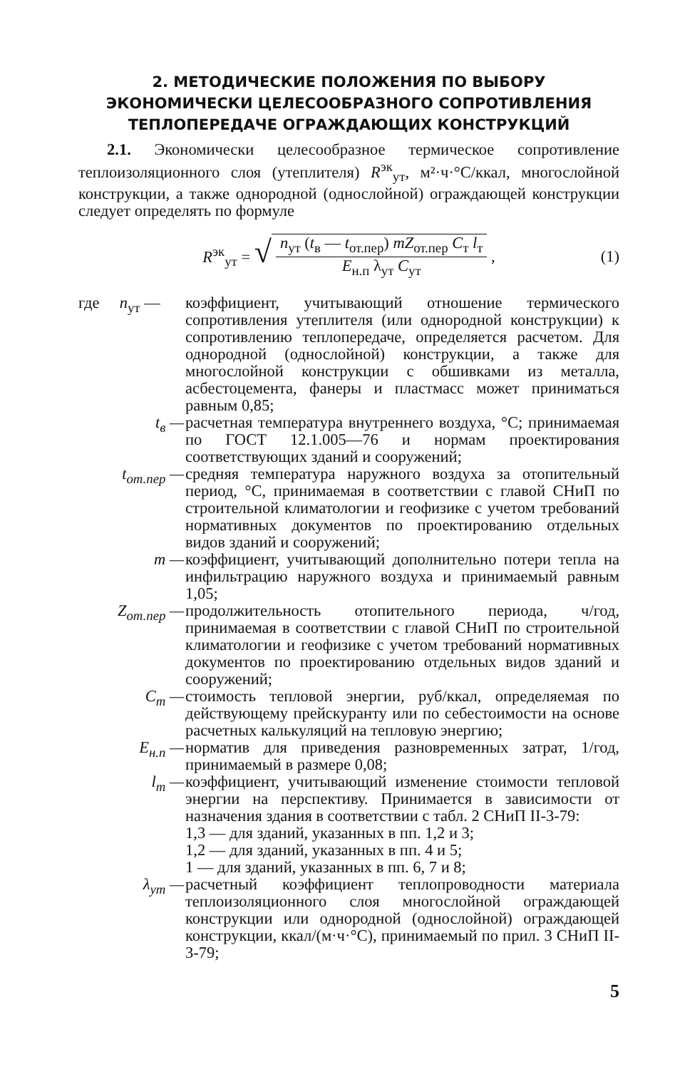2. МЕТОДИЧЕСКИЕ ПОЛОЖЕНИЯ ПО ВЫБОРУ
ЭКОНОМИЧЕСКИ ЦЕЛЕСООБРАЗНОГО СОПРОТИВЛЕНИЯ
ТЕПЛОПЕРЕДАЧЕ ОГРАЖДАЮЩИХ КОНСТРУКЦИЙ
2.1. Экономически целесообразное термическое сопротивление теплоизоляционного слоя (утеплителя) R<sup>эк</sup><sub>ут</sub>, м²·ч·°С/ккал, многослойной конструкции, а также однородной (однослойной) ограждающей конструкции следует определять по формуле
R<sup>эк</sup><sub>ут</sub> = √
n<sub>ут</sub> (t<sub>в</sub> — t<sub>от.пер</sub>) mZ<sub>от.пер</sub> C<sub>т</sub> l<sub>т</sub>
E<sub>н.п</sub> λ<sub>ут</sub> C<sub>ут</sub>
, (1)
| где n<sub>ут</sub> — | коэффициент, учитывающий отношение термического сопротивления утеплителя (или однородной конструкции) к сопротивлению теплопередаче, определяется расчетом. Для однородной (однослойной) конструкции, а также для многослойной конструкции с обшивками из металла, асбестоцемента, фанеры и пластмасс может приниматься равным 0,85; |
| t<sub>в</sub> — | расчетная температура внутреннего воздуха, °С; принимаемая по ГОСТ 12.1.005—76 и нормам проектирования соответствующих зданий и сооружений; |
| t<sub>от.пер</sub> — | средняя температура наружного воздуха за отопительный период, °С, принимаемая в соответствии с главой СНиП по строительной климатологии и геофизике с учетом требований нормативных документов по проектированию отдельных видов зданий и сооружений; |
| m — | коэффициент, учитывающий дополнительно потери тепла на инфильтрацию наружного воздуха и принимаемый равным 1,05; |
| Z<sub>от.пер</sub> — | продолжительность отопительного периода, ч/год, принимаемая в соответствии с главой СНиП по строительной климатологии и геофизике с учетом требований нормативных документов по проектированию отдельных видов зданий и сооружений; |
| C<sub>т</sub> — | стоимость тепловой энергии, руб/ккал, определяемая по действующему прейскуранту или по себестоимости на основе расчетных калькуляций на тепловую энергию; |
| E<sub>н.п</sub> — | норматив для приведения разновременных затрат, 1/год, принимаемый в размере 0,08; |
| l<sub>т</sub> — | коэффициент, учитывающий изменение стоимости тепловой энергии на перспективу. Принимается в зависимости от назначения здания в соответствии с табл. 2 СНиП II-3-79: 1,3 — для зданий, указанных в пп. 1,2 и 3; 1,2 — для зданий, указанных в пп. 4 и 5; 1 — для зданий, указанных в пп. 6, 7 и 8; |
| λ<sub>ут</sub> — | расчетный коэффициент теплопроводности материала теплоизоляционного слоя многослойной ограждающей конструкции или однородной (однослойной) ограждающей конструкции, ккал/(м·ч·°С), принимаемый по прил. 3 СНиП II-3-79; |
5